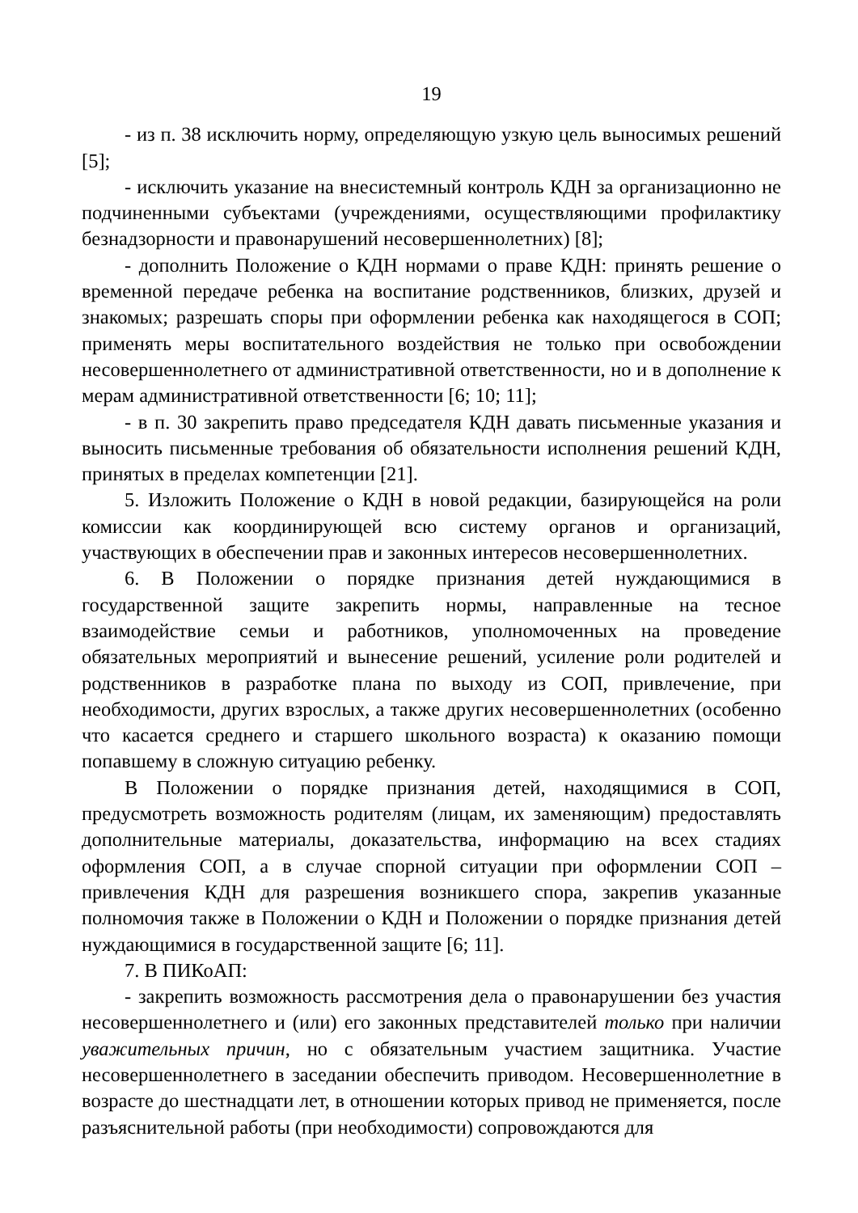19
- из п. 38 исключить норму, определяющую узкую цель выносимых решений [5];
- исключить указание на внесистемный контроль КДН за организационно не подчиненными субъектами (учреждениями, осуществляющими профилактику безнадзорности и правонарушений несовершеннолетних) [8];
- дополнить Положение о КДН нормами о праве КДН: принять решение о временной передаче ребенка на воспитание родственников, близких, друзей и знакомых; разрешать споры при оформлении ребенка как находящегося в СОП; применять меры воспитательного воздействия не только при освобождении несовершеннолетнего от административной ответственности, но и в дополнение к мерам административной ответственности [6; 10; 11];
- в п. 30 закрепить право председателя КДН давать письменные указания и выносить письменные требования об обязательности исполнения решений КДН, принятых в пределах компетенции [21].
5. Изложить Положение о КДН в новой редакции, базирующейся на роли комиссии как координирующей всю систему органов и организаций, участвующих в обеспечении прав и законных интересов несовершеннолетних.
6. В Положении о порядке признания детей нуждающимися в государственной защите закрепить нормы, направленные на тесное взаимодействие семьи и работников, уполномоченных на проведение обязательных мероприятий и вынесение решений, усиление роли родителей и родственников в разработке плана по выходу из СОП, привлечение, при необходимости, других взрослых, а также других несовершеннолетних (особенно что касается среднего и старшего школьного возраста) к оказанию помощи попавшему в сложную ситуацию ребенку.
В Положении о порядке признания детей, находящимися в СОП, предусмотреть возможность родителям (лицам, их заменяющим) предоставлять дополнительные материалы, доказательства, информацию на всех стадиях оформления СОП, а в случае спорной ситуации при оформлении СОП – привлечения КДН для разрешения возникшего спора, закрепив указанные полномочия также в Положении о КДН и Положении о порядке признания детей нуждающимися в государственной защите [6; 11].
7. В ПИКоАП:
- закрепить возможность рассмотрения дела о правонарушении без участия несовершеннолетнего и (или) его законных представителей только при наличии уважительных причин, но с обязательным участием защитника. Участие несовершеннолетнего в заседании обеспечить приводом. Несовершеннолетние в возрасте до шестнадцати лет, в отношении которых привод не применяется, после разъяснительной работы (при необходимости) сопровождаются для